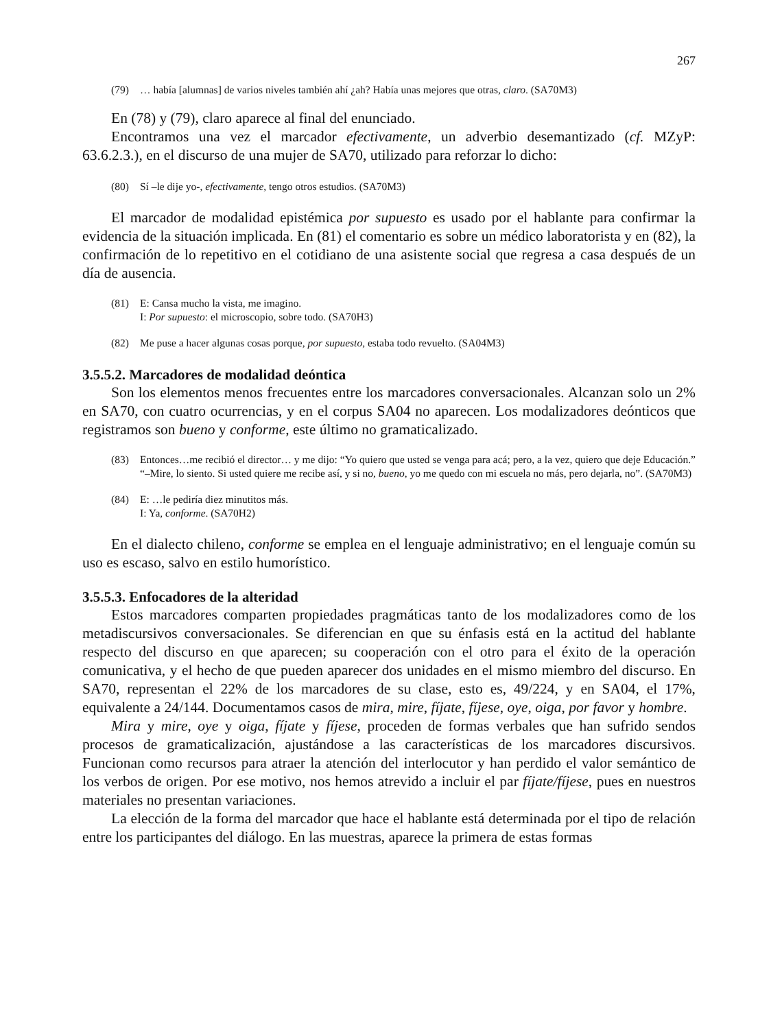267
(79) … había [alumnas] de varios niveles también ahí ¿ah? Había unas mejores que otras, claro. (SA70M3)
En (78) y (79), claro aparece al final del enunciado.
Encontramos una vez el marcador efectivamente, un adverbio desemantizado (cf. MZyP: 63.6.2.3.), en el discurso de una mujer de SA70, utilizado para reforzar lo dicho:
(80) Sí –le dije yo-, efectivamente, tengo otros estudios. (SA70M3)
El marcador de modalidad epistémica por supuesto es usado por el hablante para confirmar la evidencia de la situación implicada. En (81) el comentario es sobre un médico laboratorista y en (82), la confirmación de lo repetitivo en el cotidiano de una asistente social que regresa a casa después de un día de ausencia.
(81) E: Cansa mucho la vista, me imagino.
I: Por supuesto: el microscopio, sobre todo. (SA70H3)
(82) Me puse a hacer algunas cosas porque, por supuesto, estaba todo revuelto. (SA04M3)
3.5.5.2. Marcadores de modalidad deóntica
Son los elementos menos frecuentes entre los marcadores conversacionales. Alcanzan solo un 2% en SA70, con cuatro ocurrencias, y en el corpus SA04 no aparecen. Los modalizadores deónticos que registramos son bueno y conforme, este último no gramaticalizado.
(83) Entonces…me recibió el director… y me dijo: “Yo quiero que usted se venga para acá; pero, a la vez, quiero que deje Educación.” “–Mire, lo siento. Si usted quiere me recibe así, y si no, bueno, yo me quedo con mi escuela no más, pero dejarla, no”. (SA70M3)
(84) E: …le pediría diez minutitos más.
I: Ya, conforme. (SA70H2)
En el dialecto chileno, conforme se emplea en el lenguaje administrativo; en el lenguaje común su uso es escaso, salvo en estilo humorístico.
3.5.5.3. Enfocadores de la alteridad
Estos marcadores comparten propiedades pragmáticas tanto de los modalizadores como de los metadiscursivos conversacionales. Se diferencian en que su énfasis está en la actitud del hablante respecto del discurso en que aparecen; su cooperación con el otro para el éxito de la operación comunicativa, y el hecho de que pueden aparecer dos unidades en el mismo miembro del discurso. En SA70, representan el 22% de los marcadores de su clase, esto es, 49/224, y en SA04, el 17%, equivalente a 24/144. Documentamos casos de mira, mire, fíjate, fíjese, oye, oiga, por favor y hombre.
Mira y mire, oye y oiga, fíjate y fíjese, proceden de formas verbales que han sufrido sendos procesos de gramaticalización, ajustándose a las características de los marcadores discursivos. Funcionan como recursos para atraer la atención del interlocutor y han perdido el valor semántico de los verbos de origen. Por ese motivo, nos hemos atrevido a incluir el par fíjate/fíjese, pues en nuestros materiales no presentan variaciones.
La elección de la forma del marcador que hace el hablante está determinada por el tipo de relación entre los participantes del diálogo. En las muestras, aparece la primera de estas formas